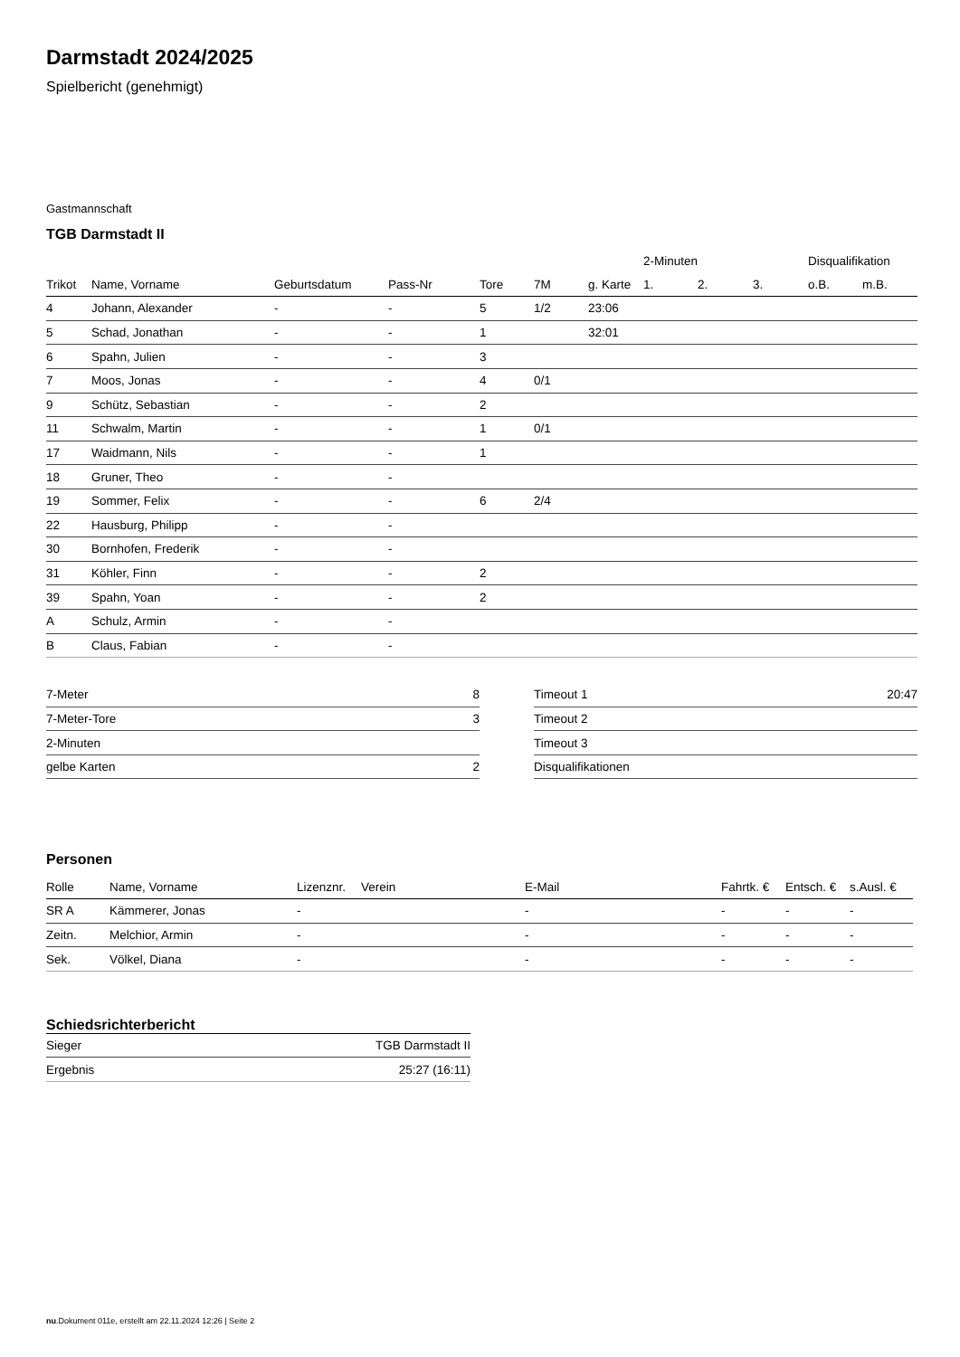Darmstadt 2024/2025
Spielbericht (genehmigt)
Gastmannschaft
TGB Darmstadt II
| | | | | | | | 2-Minuten | | | Disqualifikation | |
| --- | --- | --- | --- | --- | --- | --- | --- | --- | --- | --- | --- |
| Trikot | Name, Vorname | Geburtsdatum | Pass-Nr | Tore | 7M | g. Karte | 1. | 2. | 3. | o.B. | m.B. |
| 4 | Johann, Alexander | - | - | 5 | 1/2 | 23:06 | | | | | |
| 5 | Schad, Jonathan | - | - | 1 | | 32:01 | | | | | |
| 6 | Spahn, Julien | - | - | 3 | | | | | | | |
| 7 | Moos, Jonas | - | - | 4 | 0/1 | | | | | | |
| 9 | Schütz, Sebastian | - | - | 2 | | | | | | | |
| 11 | Schwalm, Martin | - | - | 1 | 0/1 | | | | | | |
| 17 | Waidmann, Nils | - | - | 1 | | | | | | | |
| 18 | Gruner, Theo | - | - | | | | | | | | |
| 19 | Sommer, Felix | - | - | 6 | 2/4 | | | | | | |
| 22 | Hausburg, Philipp | - | - | | | | | | | | |
| 30 | Bornhofen, Frederik | - | - | | | | | | | | |
| 31 | Köhler, Finn | - | - | 2 | | | | | | | |
| 39 | Spahn, Yoan | - | - | 2 | | | | | | | |
| A | Schulz, Armin | - | - | | | | | | | | |
| B | Claus, Fabian | - | - | | | | | | | | |
| 7-Meter | 8 |
| 7-Meter-Tore | 3 |
| 2-Minuten | |
| gelbe Karten | 2 |
| Timeout 1 | 20:47 |
| Timeout 2 | |
| Timeout 3 | |
| Disqualifikationen | |
Personen
| Rolle | Name, Vorname | Lizenznr. | Verein | E-Mail | Fahrtk. € | Entsch. € | s.Ausl. € |
| --- | --- | --- | --- | --- | --- | --- | --- |
| SR A | Kämmerer, Jonas | - | | - | - | - | - |
| Zeitn. | Melchior, Armin | - | | - | - | - | - |
| Sek. | Völkel, Diana | - | | - | - | - | - |
Schiedsrichterbericht
| Sieger | TGB Darmstadt II |
| Ergebnis | 25:27 (16:11) |
nu.Dokument 011e, erstellt am 22.11.2024 12:26 | Seite 2